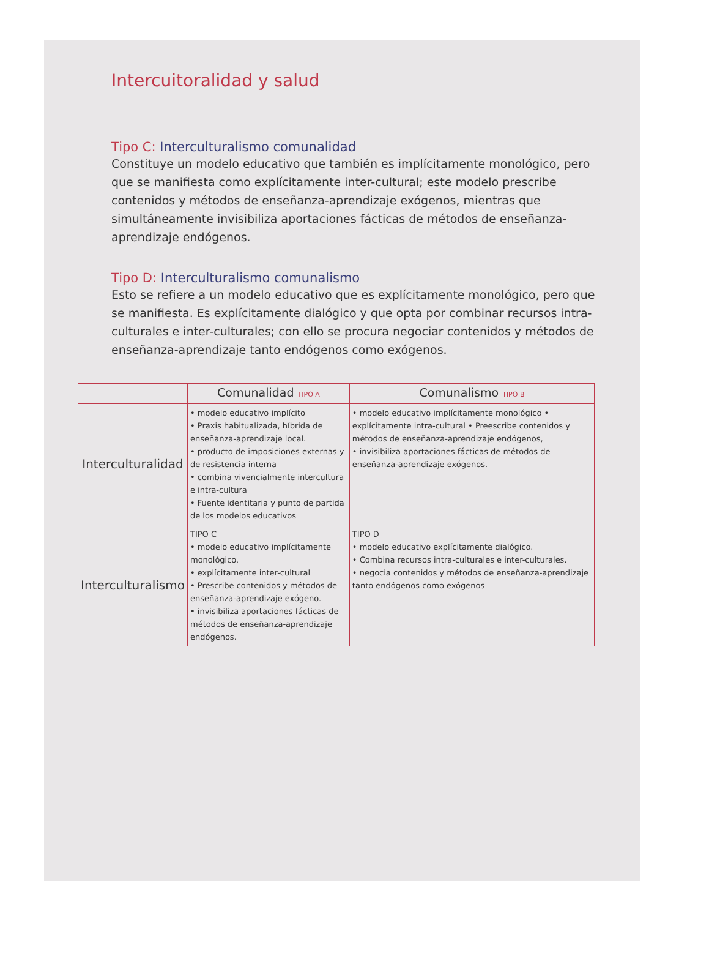Intercuitoralidad y salud
Tipo C: Interculturalismo comunalidad
Constituye un modelo educativo que también es implícitamente monológico, pero que se manifiesta como explícitamente inter-cultural; este modelo prescribe contenidos y métodos de enseñanza-aprendizaje exógenos, mientras que simultáneamente invisibiliza aportaciones fácticas de métodos de enseñanza-aprendizaje endógenos.
Tipo D: Interculturalismo comunalismo
Esto se refiere a un modelo educativo que es explícitamente monológico, pero que se manifiesta. Es explícitamente dialógico y que opta por combinar recursos intra-culturales e inter-culturales; con ello se procura negociar contenidos y métodos de enseñanza-aprendizaje tanto endógenos como exógenos.
| | Comunalidad TIPO A | Comunalismo TIPO B |
| --- | --- | --- |
| Interculturalidad | • modelo educativo implícito • Praxis habitualizada, híbrida de enseñanza-aprendizaje local. • producto de imposiciones externas y de resistencia interna • combina vivencialmente intercultura e intra-cultura • Fuente identitaria y punto de partida de los modelos educativos | • modelo educativo implícitamente monológico • explícitamente intra-cultural • Preescribe contenidos y métodos de enseñanza-aprendizaje endógenos, • invisibiliza aportaciones fácticas de métodos de enseñanza-aprendizaje exógenos. |
| Interculturalismo | TIPO C • modelo educativo implícitamente monológico. • explícitamente inter-cultural • Prescribe contenidos y métodos de enseñanza-aprendizaje exógeno. • invisibiliza aportaciones fácticas de métodos de enseñanza-aprendizaje endógenos. | TIPO D • modelo educativo explícitamente dialógico. • Combina recursos intra-culturales e inter-culturales. • negocia contenidos y métodos de enseñanza-aprendizaje tanto endógenos como exógenos |